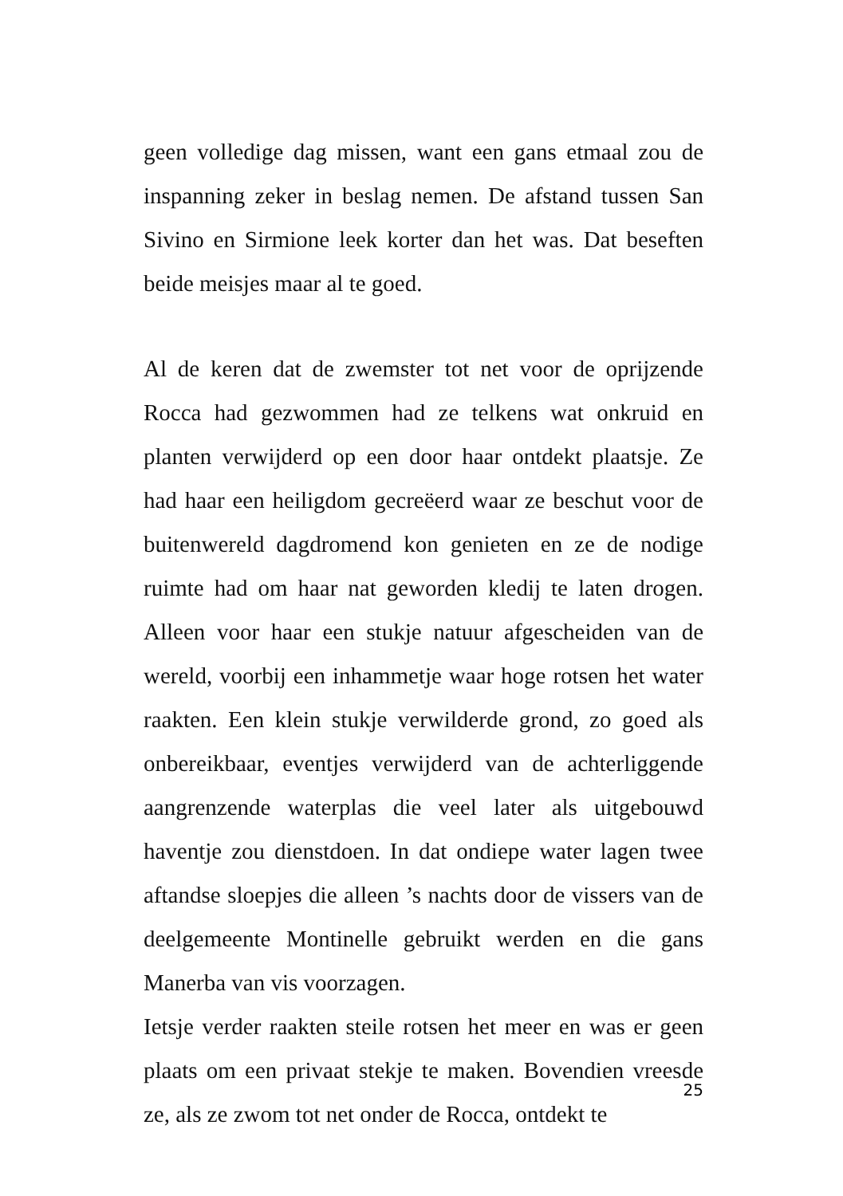geen volledige dag missen, want een gans etmaal zou de inspanning zeker in beslag nemen. De afstand tussen San Sivino en Sirmione leek korter dan het was. Dat beseften beide meisjes maar al te goed.
Al de keren dat de zwemster tot net voor de oprijzende Rocca had gezwommen had ze telkens wat onkruid en planten verwijderd op een door haar ontdekt plaatsje. Ze had haar een heiligdom gecreëerd waar ze beschut voor de buitenwereld dagdromend kon genieten en ze de nodige ruimte had om haar nat geworden kledij te laten drogen. Alleen voor haar een stukje natuur afgescheiden van de wereld, voorbij een inhammetje waar hoge rotsen het water raakten. Een klein stukje verwilderde grond, zo goed als onbereikbaar, eventjes verwijderd van de achterliggende aangrenzende waterplas die veel later als uitgebouwd haventje zou dienstdoen. In dat ondiepe water lagen twee aftandse sloepjes die alleen ’s nachts door de vissers van de deelgemeente Montinelle gebruikt werden en die gans Manerba van vis voorzagen.
Ietsje verder raakten steile rotsen het meer en was er geen plaats om een privaat stekje te maken. Bovendien vreesde ze, als ze zwom tot net onder de Rocca, ontdekt te
25